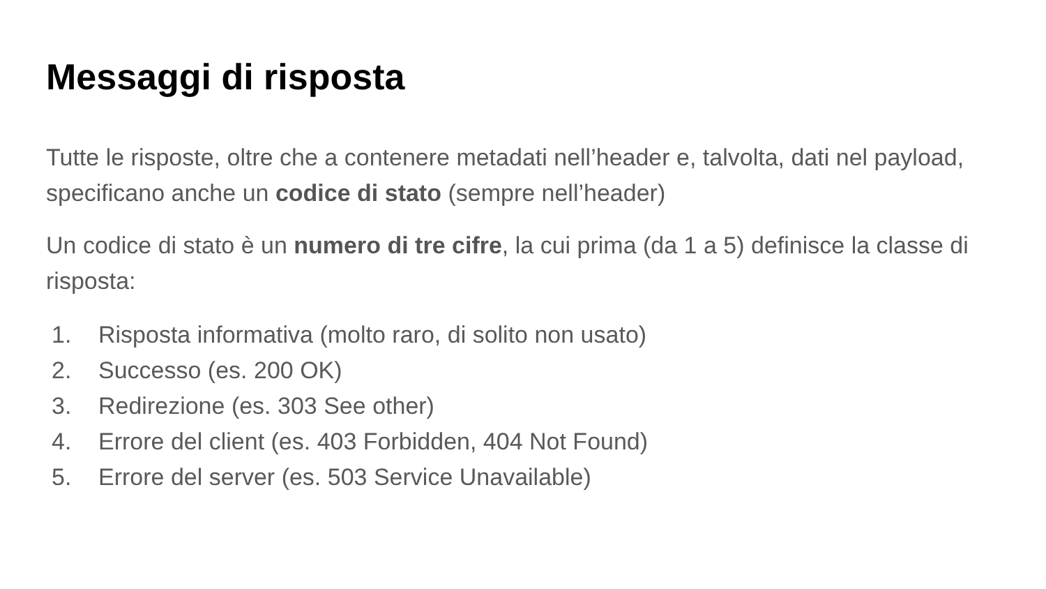Messaggi di risposta
Tutte le risposte, oltre che a contenere metadati nell’header e, talvolta, dati nel payload, specificano anche un codice di stato (sempre nell’header)
Un codice di stato è un numero di tre cifre, la cui prima (da 1 a 5) definisce la classe di risposta:
1. Risposta informativa (molto raro, di solito non usato)
2. Successo (es. 200 OK)
3. Redirezione (es. 303 See other)
4. Errore del client (es. 403 Forbidden, 404 Not Found)
5. Errore del server (es. 503 Service Unavailable)